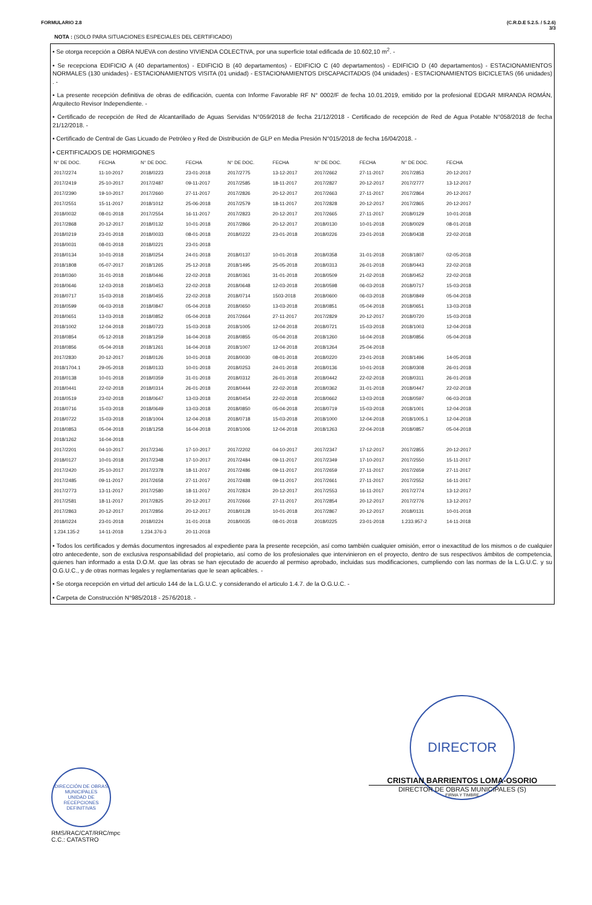FORMULARIO 2.8 (C.R.D.E 5.2.5. / 5.2.6)
3/3
NOTA : (SOLO PARA SITUACIONES ESPECIALES DEL CERTIFICADO)
• Se otorga recepción a OBRA NUEVA con destino VIVIENDA COLECTIVA, por una superficie total edificada de 10.602,10 m<sup>2</sup>. -
• Se recepciona EDIFICIO A (40 departamentos) - EDIFICIO B (40 departamentos) - EDIFICIO C (40 departamentos) - EDIFICIO D (40 departamentos) - ESTACIONAMIENTOS NORMALES (130 unidades) - ESTACIONAMIENTOS VISITA (01 unidad) - ESTACIONAMIENTOS DISCAPACITADOS (04 unidades) - ESTACIONAMIENTOS BICICLETAS (66 unidades) . -
• La presente recepción definitiva de obras de edificación, cuenta con Informe Favorable RF N° 0002/F de fecha 10.01.2019, emitido por la profesional EDGAR MIRANDA ROMÁN, Arquitecto Revisor Independiente. -
• Certificado de recepción de Red de Alcantarillado de Aguas Servidas N°059/2018 de fecha 21/12/2018 - Certificado de recepción de Red de Agua Potable N°058/2018 de fecha 21/12/2018. -
• Certificado de Central de Gas Licuado de Petróleo y Red de Distribución de GLP en Media Presión N°015/2018 de fecha 16/04/2018. -
• CERTIFICADOS DE HORMIGONES
| N° DE DOC. | FECHA | N° DE DOC. | FECHA | N° DE DOC. | FECHA | N° DE DOC. | FECHA | N° DE DOC. | FECHA |
| --- | --- | --- | --- | --- | --- | --- | --- | --- | --- |
| 2017/2274 | 11-10-2017 | 2018/0223 | 23-01-2018 | 2017/2775 | 13-12-2017 | 2017/2662 | 27-11-2017 | 2017/2853 | 20-12-2017 |
| 2017/2419 | 25-10-2017 | 2017/2487 | 09-11-2017 | 2017/2585 | 18-11-2017 | 2017/2827 | 20-12-2017 | 2017/2777 | 13-12-2017 |
| 2017/2390 | 19-10-2017 | 2017/2660 | 27-11-2017 | 2017/2826 | 20-12-2017 | 2017/2663 | 27-11-2017 | 2017/2864 | 20-12-2017 |
| 2017/2551 | 15-11-2017 | 2018/1012 | 25-06-2018 | 2017/2579 | 18-11-2017 | 2017/2828 | 20-12-2017 | 2017/2865 | 20-12-2017 |
| 2018/0032 | 08-01-2018 | 2017/2554 | 16-11-2017 | 2017/2823 | 20-12-2017 | 2017/2665 | 27-11-2017 | 2018/0129 | 10-01-2018 |
| 2017/2868 | 20-12-2017 | 2018/0132 | 10-01-2018 | 2017/2866 | 20-12-2017 | 2018/0130 | 10-01-2018 | 2018/0029 | 08-01-2018 |
| 2018/0219 | 23-01-2018 | 2018/0033 | 08-01-2018 | 2018/0222 | 23-01-2018 | 2018/0226 | 23-01-2018 | 2018/0438 | 22-02-2018 |
| 2018/0031 | 08-01-2018 | 2018/0221 | 23-01-2018 | | | | | | |
| 2018/0134 | 10-01-2018 | 2018/0254 | 24-01-2018 | 2018/0137 | 10-01-2018 | 2018/0358 | 31-01-2018 | 2018/1807 | 02-05-2018 |
| 2018/1808 | 05-07-2017 | 2018/1265 | 25-12-2018 | 2018/1495 | 25-05-2018 | 2018/0313 | 26-01-2018 | 2018/0443 | 22-02-2018 |
| 2018/0360 | 31-01-2018 | 2018/0446 | 22-02-2018 | 2018/0361 | 31-01-2018 | 2018/0509 | 21-02-2018 | 2018/0452 | 22-02-2018 |
| 2018/0646 | 12-03-2018 | 2018/0453 | 22-02-2018 | 2018/0648 | 12-03-2018 | 2018/0598 | 06-03-2018 | 2018/0717 | 15-03-2018 |
| 2018/0717 | 15-03-2018 | 2018/0455 | 22-02-2018 | 2018/0714 | 1503-2018 | 2018/0600 | 06-03-2018 | 2018/0849 | 05-04-2018 |
| 2018/0599 | 06-03-2018 | 2018/0847 | 05-04-2018 | 2018/0650 | 13-03-2018 | 2018/0851 | 05-04-2018 | 2018/0651 | 13-03-2018 |
| 2018/0651 | 13-03-2018 | 2018/0852 | 05-04-2018 | 2017/2664 | 27-11-2017 | 2017/2829 | 20-12-2017 | 2018/0720 | 15-03-2018 |
| 2018/1002 | 12-04-2018 | 2018/0723 | 15-03-2018 | 2018/1005 | 12-04-2018 | 2018/0721 | 15-03-2018 | 2018/1003 | 12-04-2018 |
| 2018/0854 | 05-12-2018 | 2018/1259 | 16-04-2018 | 2018/0855 | 05-04-2018 | 2018/1260 | 16-04-2018 | 2018/0856 | 05-04-2018 |
| 2018/0856 | 05-04-2018 | 2018/1261 | 16-04-2018 | 2018/1007 | 12-04-2018 | 2018/1264 | 25-04-2018 | | |
| 2017/2830 | 20-12-2017 | 2018/0126 | 10-01-2018 | 2018/0030 | 08-01-2018 | 2018/0220 | 23-01-2018 | 2018/1496 | 14-05-2018 |
| 2018/1704.1 | 29-05-2018 | 2018/0133 | 10-01-2018 | 2018/0253 | 24-01-2018 | 2018/0136 | 10-01-2018 | 2018/0308 | 26-01-2018 |
| 2018/0138 | 10-01-2018 | 2018/0359 | 31-01-2018 | 2018/0312 | 26-01-2018 | 2018/0442 | 22-02-2018 | 2018/0311 | 26-01-2018 |
| 2018/0441 | 22-02-2018 | 2018/0314 | 26-01-2018 | 2018/0444 | 22-02-2018 | 2018/0362 | 31-01-2018 | 2018/0447 | 22-02-2018 |
| 2018/0519 | 23-02-2018 | 2018/0647 | 13-03-2018 | 2018/0454 | 22-02-2018 | 2018/0662 | 13-03-2018 | 2018/0597 | 06-03-2018 |
| 2018/0716 | 15-03-2018 | 2018/0649 | 13-03-2018 | 2018/0850 | 05-04-2018 | 2018/0719 | 15-03-2018 | 2018/1001 | 12-04-2018 |
| 2018/0722 | 15-03-2018 | 2018/1004 | 12-04-2018 | 2018/0718 | 15-03-2018 | 2018/1000 | 12-04-2018 | 2018/1005.1 | 12-04-2018 |
| 2018/0853 | 05-04-2018 | 2018/1258 | 16-04-2018 | 2018/1006 | 12-04-2018 | 2018/1263 | 22-04-2018 | 2018/0857 | 05-04-2018 |
| 2018/1262 | 16-04-2018 | | | | | | | | |
| 2017/2201 | 04-10-2017 | 2017/2346 | 17-10-2017 | 2017/2202 | 04-10-2017 | 2017/2347 | 17-12-2017 | 2017/2855 | 20-12-2017 |
| 2018/0127 | 10-01-2018 | 2017/2348 | 17-10-2017 | 2017/2484 | 09-11-2017 | 2017/2349 | 17-10-2017 | 2017/2550 | 15-11-2017 |
| 2017/2420 | 25-10-2017 | 2017/2378 | 18-11-2017 | 2017/2486 | 09-11-2017 | 2017/2659 | 27-11-2017 | 2017/2659 | 27-11-2017 |
| 2017/2485 | 09-11-2017 | 2017/2658 | 27-11-2017 | 2017/2488 | 09-11-2017 | 2017/2661 | 27-11-2017 | 2017/2552 | 16-11-2017 |
| 2017/2773 | 13-11-2017 | 2017/2580 | 18-11-2017 | 2017/2824 | 20-12-2017 | 2017/2553 | 16-11-2017 | 2017/2774 | 13-12-2017 |
| 2017/2581 | 18-11-2017 | 2017/2825 | 20-12-2017 | 2017/2666 | 27-11-2017 | 2017/2854 | 20-12-2017 | 2017/2776 | 13-12-2017 |
| 2017/2863 | 20-12-2017 | 2017/2856 | 20-12-2017 | 2018/0128 | 10-01-2018 | 2017/2867 | 20-12-2017 | 2018/0131 | 10-01-2018 |
| 2018/0224 | 23-01-2018 | 2018/0224 | 31-01-2018 | 2018/0035 | 08-01-2018 | 2018/0225 | 23-01-2018 | 1.233.957-2 | 14-11-2018 |
| 1.234.135-2 | 14-11-2018 | 1.234.376-3 | 20-11-2018 | | | | | | |
• Todos los certificados y demás documentos ingresados al expediente para la presente recepción, así como también cualquier omisión, error o inexactitud de los mismos o de cualquier otro antecedente, son de exclusiva responsabilidad del propietario, así como de los profesionales que intervinieron en el proyecto, dentro de sus respectivos ámbitos de competencia, quienes han informado a esta D.O.M. que las obras se han ejecutado de acuerdo al permiso aprobado, incluidas sus modificaciones, cumpliendo con las normas de la L.G.U.C. y su O.G.U.C., y de otras normas legales y reglamentarias que le sean aplicables. -
• Se otorga recepción en virtud del articulo 144 de la L.G.U.C. y considerando el articulo 1.4.7. de la O.G.U.C. -
• Carpeta de Construcción N°985/2018 - 2576/2018. -
DIRECCIÓN DE OBRAS MUNICIPALES
UNIDAD DE RECEPCIONES DEFINITIVAS
RMS/RAC/CAT/RRC/mpc
C.C.: CATASTRO
DIRECTOR
CRISTIAN BARRIENTOS LOMA-OSORIO
DIRECTOR DE OBRAS MUNICIPALES (S)
FIRMA Y TIMBRE